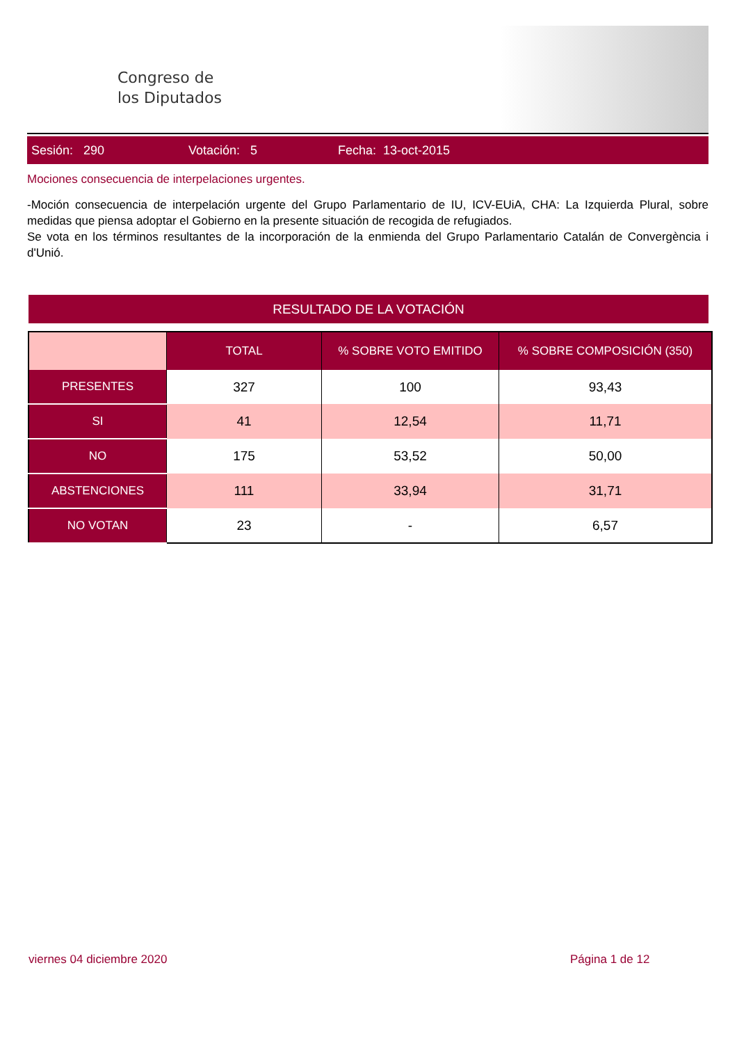Congreso de
los Diputados
Sesión: 290 Votación: 5 Fecha: 13-oct-2015
Mociones consecuencia de interpelaciones urgentes.
-Moción consecuencia de interpelación urgente del Grupo Parlamentario de IU, ICV-EUiA, CHA: La Izquierda Plural, sobre medidas que piensa adoptar el Gobierno en la presente situación de recogida de refugiados.
Se vota en los términos resultantes de la incorporación de la enmienda del Grupo Parlamentario Catalán de Convergència i d'Unió.
RESULTADO DE LA VOTACIÓN
| | TOTAL | % SOBRE VOTO EMITIDO | % SOBRE COMPOSICIÓN (350) |
| --- | --- | --- | --- |
| PRESENTES | 327 | 100 | 93,43 |
| SI | 41 | 12,54 | 11,71 |
| NO | 175 | 53,52 | 50,00 |
| ABSTENCIONES | 111 | 33,94 | 31,71 |
| NO VOTAN | 23 | - | 6,57 |
viernes 04 diciembre 2020 Página 1 de 12